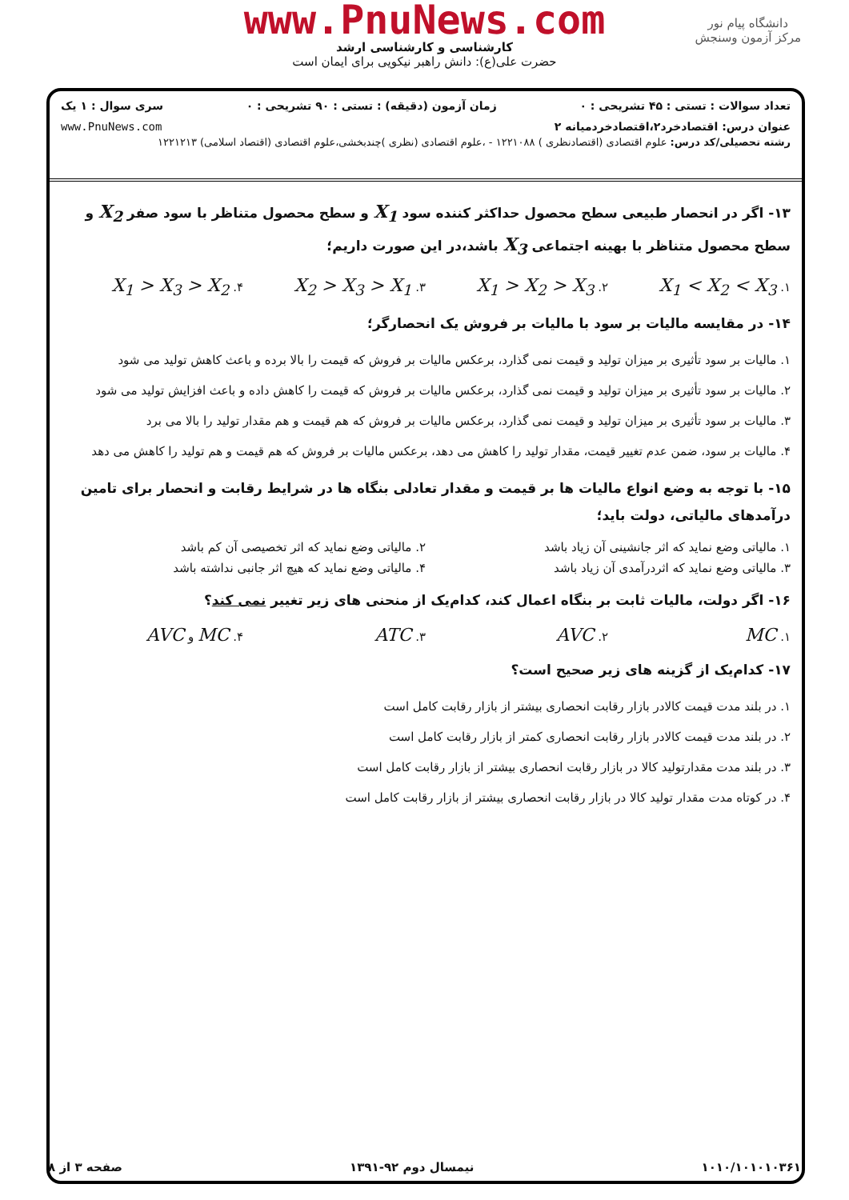www.PnuNews.com
کارشناسی و کارشناسی ارشد
حضرت علی(ع): دانش راهبر نیکویی برای ایمان است
دانشگاه پیام نور
مرکز آزمون وسنجش
تعداد سوالات : تستی : ۴۵ تشریحی : ۰ زمان آزمون (دقیقه) : تستی : ۹۰ تشریحی : ۰ سری سوال : ۱ یک
عنوان درس: اقتصادخرد۲،اقتصادخردمیانه ۲ www.PnuNews.com
رشته تحصیلی/کد درس: علوم اقتصادی (اقتصادنظری ) ۱۲۲۱۰۸۸ - ،علوم اقتصادی (نظری )چندبخشی،علوم اقتصادی (اقتصاد اسلامی) ۱۲۲۱۲۱۳
۱۳- اگر در انحصار طبیعی سطح محصول حداکثر کننده سود X<sub>1</sub> و سطح محصول متناظر با سود صفر X<sub>2</sub> و سطح محصول متناظر با بهینه اجتماعی X<sub>3</sub> باشد،در این صورت داریم؛
۱. X<sub>1</sub> < X<sub>2</sub> < X<sub>3</sub> ۲. X<sub>1</sub> > X<sub>2</sub> > X<sub>3</sub> ۳. X<sub>2</sub> > X<sub>3</sub> > X<sub>1</sub> ۴. X<sub>1</sub> > X<sub>3</sub> > X<sub>2</sub>
۱۴- در مقایسه مالیات بر سود با مالیات بر فروش یک انحصارگر؛
۱. مالیات بر سود تأثیری بر میزان تولید و قیمت نمی گذارد، برعکس مالیات بر فروش که قیمت را بالا برده و باعث کاهش تولید می شود
۲. مالیات بر سود تأثیری بر میزان تولید و قیمت نمی گذارد، برعکس مالیات بر فروش که قیمت را کاهش داده و باعث افزایش تولید می شود
۳. مالیات بر سود تأثیری بر میزان تولید و قیمت نمی گذارد، برعکس مالیات بر فروش که هم قیمت و هم مقدار تولید را بالا می برد
۴. مالیات بر سود، ضمن عدم تغییر قیمت، مقدار تولید را کاهش می دهد، برعکس مالیات بر فروش که هم قیمت و هم تولید را کاهش می دهد
۱۵- با توجه به وضع انواع مالیات ها بر قیمت و مقدار تعادلی بنگاه ها در شرایط رقابت و انحصار برای تامین درآمدهای مالیاتی، دولت باید؛
۱. مالیاتی وضع نماید که اثر جانشینی آن زیاد باشد ۲. مالیاتی وضع نماید که اثر تخصیصی آن کم باشد
۳. مالیاتی وضع نماید که اثردرآمدی آن زیاد باشد ۴. مالیاتی وضع نماید که هیچ اثر جانبی نداشته باشد
۱۶- اگر دولت، مالیات ثابت بر بنگاه اعمال کند، کدام‌یک از منحنی های زیر تغییر نمی کند؟
۱. MC ۲. AVC ۳. ATC ۴. MC و AVC
۱۷- کدام‌یک از گزینه های زیر صحیح است؟
۱. در بلند مدت قیمت کالادر بازار رقابت انحصاری بیشتر از بازار رقابت کامل است
۲. در بلند مدت قیمت کالادر بازار رقابت انحصاری کمتر از بازار رقابت کامل است
۳. در بلند مدت مقدارتولید کالا در بازار رقابت انحصاری بیشتر از بازار رقابت کامل است
۴. در کوتاه مدت مقدار تولید کالا در بازار رقابت انحصاری بیشتر از بازار رقابت کامل است
۱۰۱۰/۱۰۱۰۱۰۳۶۱ نیمسال دوم ۹۲-۱۳۹۱ صفحه ۳ از ۸